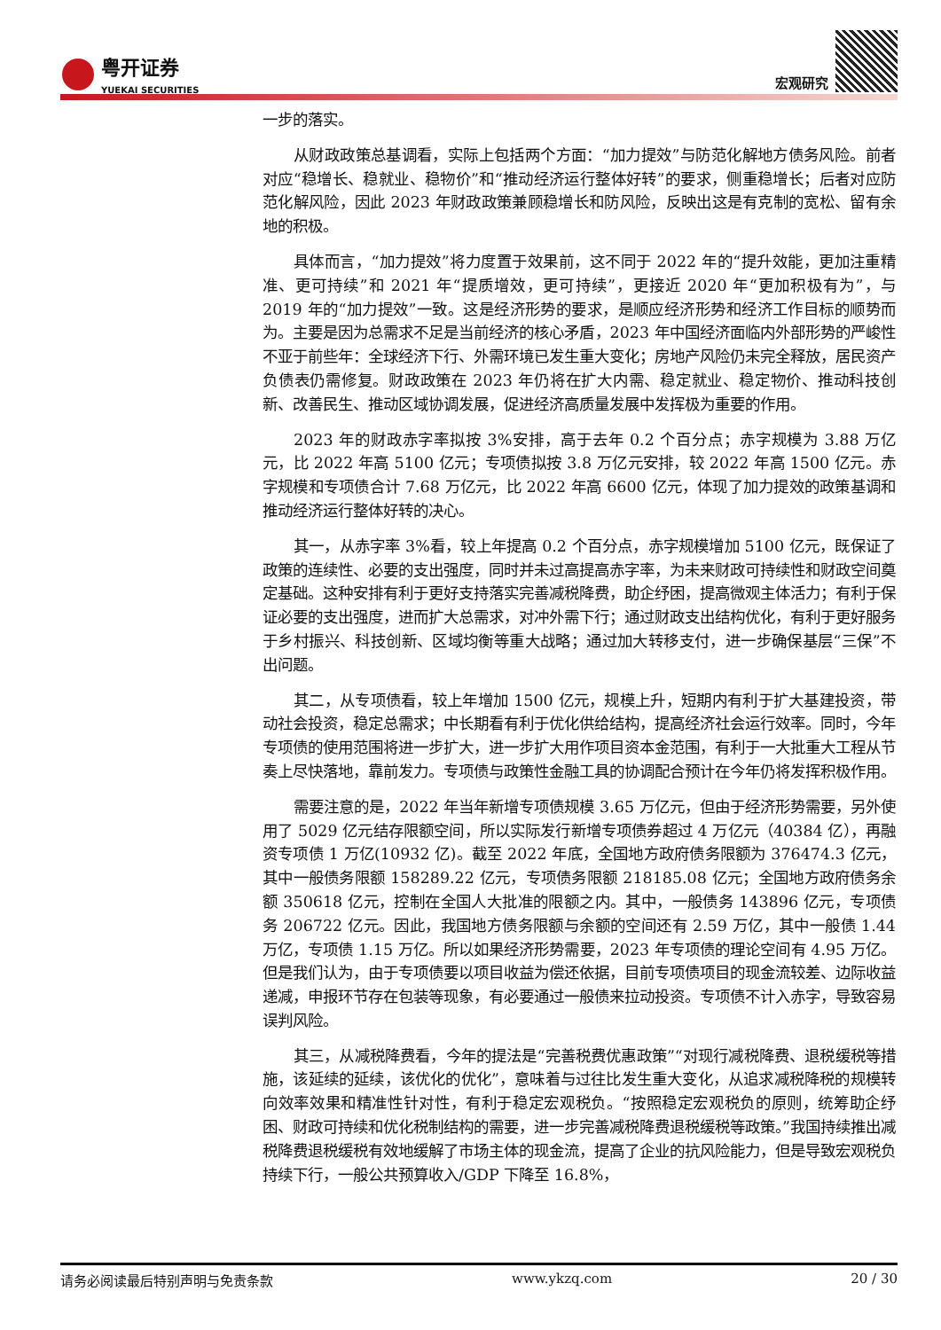粤开证券 YUEKAI SECURITIES
宏观研究
一步的落实。
从财政政策总基调看，实际上包括两个方面：“加力提效”与防范化解地方债务风险。前者对应“稳增长、稳就业、稳物价”和“推动经济运行整体好转”的要求，侧重稳增长；后者对应防范化解风险，因此 2023 年财政政策兼顾稳增长和防风险，反映出这是有克制的宽松、留有余地的积极。
具体而言，“加力提效”将力度置于效果前，这不同于 2022 年的“提升效能，更加注重精准、更可持续”和 2021 年“提质增效，更可持续”，更接近 2020 年“更加积极有为”，与 2019 年的“加力提效”一致。这是经济形势的要求，是顺应经济形势和经济工作目标的顺势而为。主要是因为总需求不足是当前经济的核心矛盾，2023 年中国经济面临内外部形势的严峻性不亚于前些年：全球经济下行、外需环境已发生重大变化；房地产风险仍未完全释放，居民资产负债表仍需修复。财政政策在 2023 年仍将在扩大内需、稳定就业、稳定物价、推动科技创新、改善民生、推动区域协调发展，促进经济高质量发展中发挥极为重要的作用。
2023 年的财政赤字率拟按 3%安排，高于去年 0.2 个百分点；赤字规模为 3.88 万亿元，比 2022 年高 5100 亿元；专项债拟按 3.8 万亿元安排，较 2022 年高 1500 亿元。赤字规模和专项债合计 7.68 万亿元，比 2022 年高 6600 亿元，体现了加力提效的政策基调和推动经济运行整体好转的决心。
其一，从赤字率 3%看，较上年提高 0.2 个百分点，赤字规模增加 5100 亿元，既保证了政策的连续性、必要的支出强度，同时并未过高提高赤字率，为未来财政可持续性和财政空间奠定基础。这种安排有利于更好支持落实完善减税降费，助企纾困，提高微观主体活力；有利于保证必要的支出强度，进而扩大总需求，对冲外需下行；通过财政支出结构优化，有利于更好服务于乡村振兴、科技创新、区域均衡等重大战略；通过加大转移支付，进一步确保基层“三保”不出问题。
其二，从专项债看，较上年增加 1500 亿元，规模上升，短期内有利于扩大基建投资，带动社会投资，稳定总需求；中长期看有利于优化供给结构，提高经济社会运行效率。同时，今年专项债的使用范围将进一步扩大，进一步扩大用作项目资本金范围，有利于一大批重大工程从节奏上尽快落地，靠前发力。专项债与政策性金融工具的协调配合预计在今年仍将发挥积极作用。
需要注意的是，2022 年当年新增专项债规模 3.65 万亿元，但由于经济形势需要，另外使用了 5029 亿元结存限额空间，所以实际发行新增专项债券超过 4 万亿元（40384 亿），再融资专项债 1 万亿(10932 亿)。截至 2022 年底，全国地方政府债务限额为 376474.3 亿元，其中一般债务限额 158289.22 亿元，专项债务限额 218185.08 亿元；全国地方政府债务余额 350618 亿元，控制在全国人大批准的限额之内。其中，一般债务 143896 亿元，专项债务 206722 亿元。因此，我国地方债务限额与余额的空间还有 2.59 万亿，其中一般债 1.44 万亿，专项债 1.15 万亿。所以如果经济形势需要，2023 年专项债的理论空间有 4.95 万亿。但是我们认为，由于专项债要以项目收益为偿还依据，目前专项债项目的现金流较差、边际收益递减，申报环节存在包装等现象，有必要通过一般债来拉动投资。专项债不计入赤字，导致容易误判风险。
其三，从减税降费看，今年的提法是“完善税费优惠政策”“对现行减税降费、退税缓税等措施，该延续的延续，该优化的优化”，意味着与过往比发生重大变化，从追求减税降税的规模转向效率效果和精准性针对性，有利于稳定宏观税负。“按照稳定宏观税负的原则，统筹助企纾困、财政可持续和优化税制结构的需要，进一步完善减税降费退税缓税等政策。”我国持续推出减税降费退税缓税有效地缓解了市场主体的现金流，提高了企业的抗风险能力，但是导致宏观税负持续下行，一般公共预算收入/GDP 下降至 16.8%，
请务必阅读最后特别声明与免责条款 www.ykzq.com 20 / 30